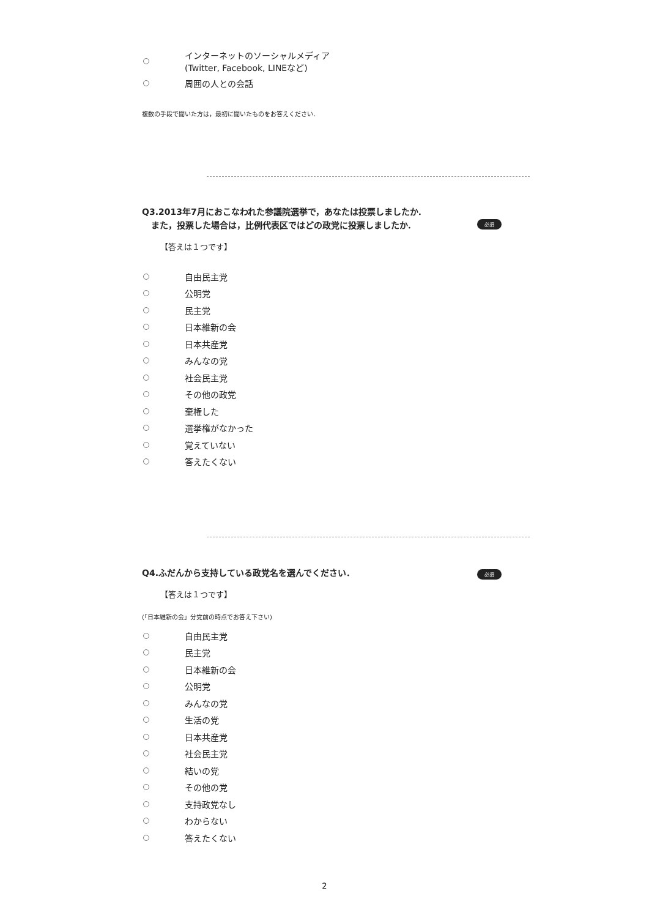インターネットのソーシャルメディア
(Twitter, Facebook, LINEなど)
周囲の人との会話
複数の手段で聞いた方は，最初に聞いたものをお答えください．
Q3.2013年7月におこなわれた参議院選挙で，あなたは投票しましたか．
また，投票した場合は，比例代表区ではどの政党に投票しましたか．
【答えは１つです】
自由民主党
公明党
民主党
日本維新の会
日本共産党
みんなの党
社会民主党
その他の政党
棄権した
選挙権がなかった
覚えていない
答えたくない
必須
Q4.ふだんから支持している政党名を選んでください．
【答えは１つです】
(「日本維新の会」分党前の時点でお答え下さい)
自由民主党
民主党
日本維新の会
公明党
みんなの党
生活の党
日本共産党
社会民主党
結いの党
その他の党
支持政党なし
わからない
答えたくない
必須
2